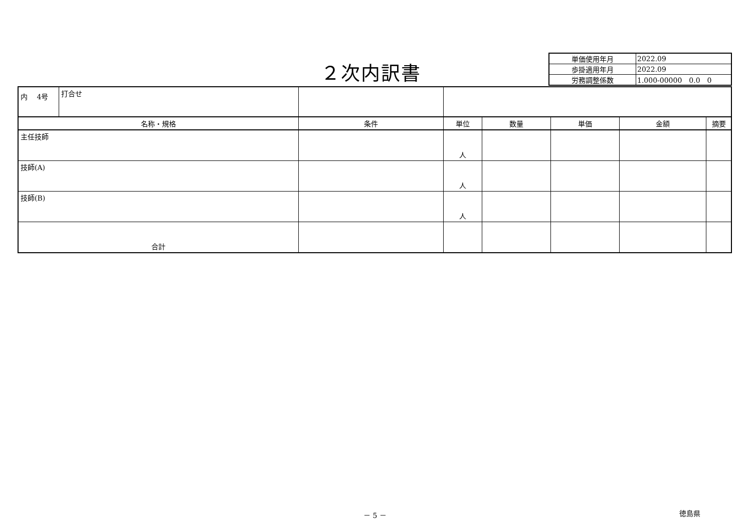２次内訳書
| 単価使用年月 | 2022.09 |
| 歩掛適用年月 | 2022.09 |
| 労務調整係数 | 1.000-00000 0.0 0 |
| 内 4号 打合せ | | | | | | |
| 名称・規格 | 条件 | 単位 | 数量 | 単価 | 金額 | 摘要 |
| 主任技師 | | 人 | | | | |
| 技師(A) | | 人 | | | | |
| 技師(B) | | 人 | | | | |
| 合計 | | | | | | |
－ 5 － 徳島県